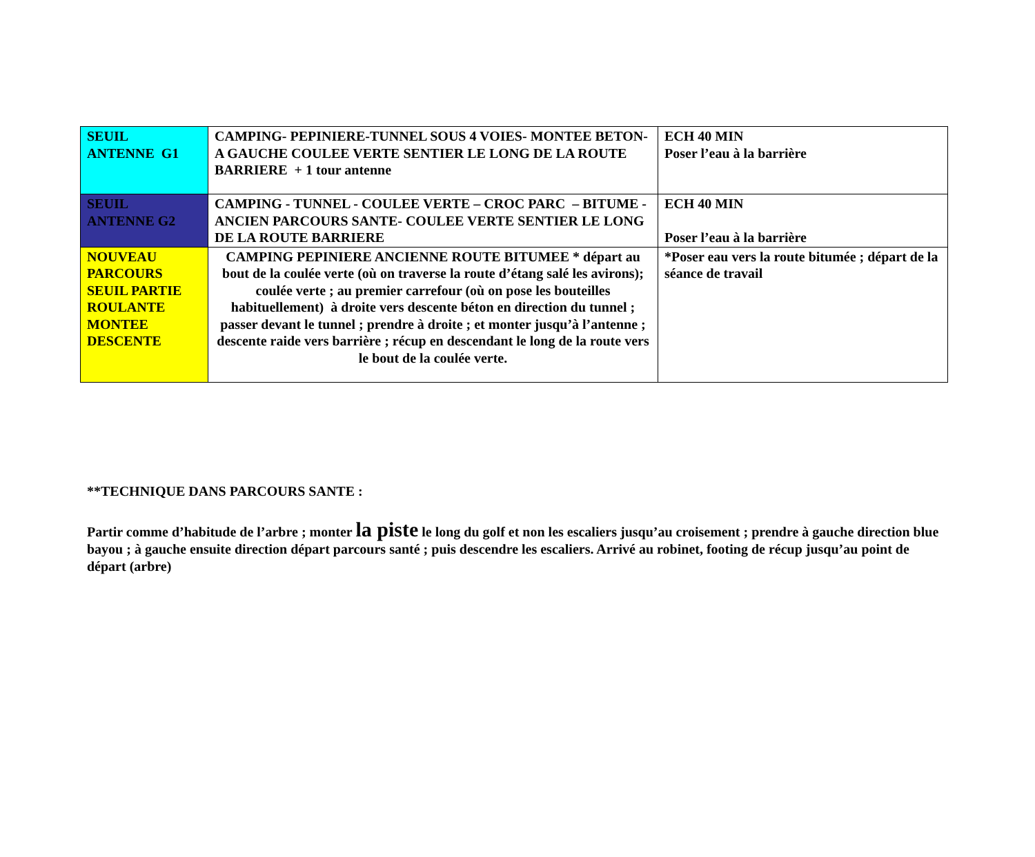| SEUIL ANTENNE G1 | CAMPING- PEPINIERE-TUNNEL SOUS 4 VOIES- MONTEE BETON- A GAUCHE COULEE VERTE SENTIER LE LONG DE LA ROUTE BARRIERE + 1 tour antenne | ECH 40 MIN Poser l’eau à la barrière |
| SEUIL ANTENNE G2 | CAMPING - TUNNEL - COULEE VERTE – CROC PARC – BITUME - ANCIEN PARCOURS SANTE- COULEE VERTE SENTIER LE LONG DE LA ROUTE BARRIERE | ECH 40 MIN Poser l’eau à la barrière |
| NOUVEAU PARCOURS SEUIL PARTIE ROULANTE MONTEE DESCENTE | CAMPING PEPINIERE ANCIENNE ROUTE BITUMEE * départ au bout de la coulée verte (où on traverse la route d’étang salé les avirons); coulée verte ; au premier carrefour (où on pose les bouteilles habituellement) à droite vers descente béton en direction du tunnel ; passer devant le tunnel ; prendre à droite ; et monter jusqu’à l’antenne ; descente raide vers barrière ; récup en descendant le long de la route vers le bout de la coulée verte. | *Poser eau vers la route bitumée ; départ de la séance de travail |
**TECHNIQUE DANS PARCOURS SANTE :
Partir comme d’habitude de l’arbre ; monter la piste le long du golf et non les escaliers jusqu’au croisement ; prendre à gauche direction blue bayou ; à gauche ensuite direction départ parcours santé ; puis descendre les escaliers. Arrivé au robinet, footing de récup jusqu’au point de départ (arbre)